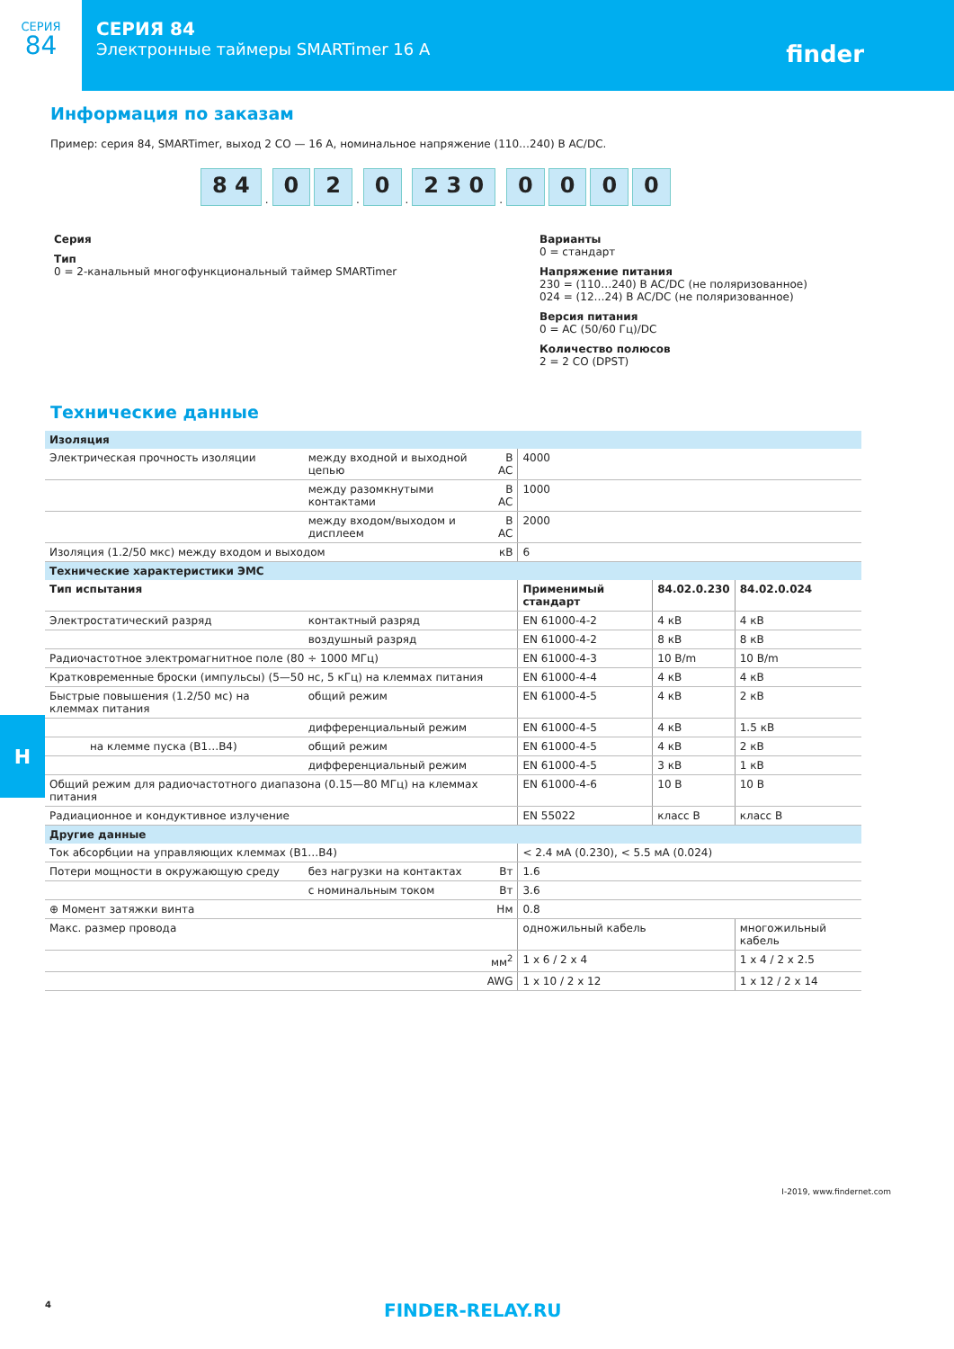СЕРИЯ
84
СЕРИЯ 84
Электронные таймеры SMARTimer 16 A
finder
Информация по заказам
Пример: серия 84, SMARTimer, выход 2 CO — 16 A, номинальное напряжение (110…240) В AC/DC.
8 4. 0 2. 0. 2 3 0. 0 0 0 0
Серия
Тип
0 = 2-канальный многофункциональный таймер SMARTimer
Варианты
0 = стандарт
Напряжение питания
230 = (110…240) В AC/DC (не поляризованное)
024 = (12…24) В AC/DC (не поляризованное)
Версия питания
0 = AC (50/60 Гц)/DC
Количество полюсов
2 = 2 CO (DPST)
Технические данные
| Изоляция | | | | | |
| Электрическая прочность изоляции | между входной и выходной цепью | В AC | 4000 | | |
| | между разомкнутыми контактами | В AC | 1000 | | |
| | между входом/выходом и дисплеем | В AC | 2000 | | |
| Изоляция (1.2/50 мкс) между входом и выходом | | кВ | 6 | | |
| Технические характеристики ЭМС | | | | | |
| Тип испытания | | | Применимый стандарт | 84.02.0.230 | 84.02.0.024 |
| Электростатический разряд | контактный разряд | | EN 61000-4-2 | 4 кВ | 4 кВ |
| | воздушный разряд | | EN 61000-4-2 | 8 кВ | 8 кВ |
| Радиочастотное электромагнитное поле (80 ÷ 1000 МГц) | | | EN 61000-4-3 | 10 В/m | 10 В/m |
| Кратковременные броски (импульсы) (5—50 нс, 5 кГц) на клеммах питания | | | EN 61000-4-4 | 4 кВ | 4 кВ |
| Быстрые повышения (1.2/50 мс) на клеммах питания | общий режим | | EN 61000-4-5 | 4 кВ | 2 кВ |
| | дифференциальный режим | | EN 61000-4-5 | 4 кВ | 1.5 кВ |
| на клемме пуска (B1…B4) | общий режим | | EN 61000-4-5 | 4 кВ | 2 кВ |
| | дифференциальный режим | | EN 61000-4-5 | 3 кВ | 1 кВ |
| Общий режим для радиочастотного диапазона (0.15—80 МГц) на клеммах питания | | | EN 61000-4-6 | 10 В | 10 В |
| Радиационное и кондуктивное излучение | | | EN 55022 | класс B | класс B |
| Другие данные | | | | | |
| Ток абсорбции на управляющих клеммах (B1…B4) | | | < 2.4 мА (0.230), < 5.5 мА (0.024) | | |
| Потери мощности в окружающую среду | без нагрузки на контактах | Вт | 1.6 | | |
| | с номинальным током | Вт | 3.6 | | |
| ⊕ Момент затяжки винта | | Нм | 0.8 | | |
| Макс. размер провода | | | одножильный кабель | | многожильный кабель |
| мм<sup>2</sup> | | | 1 x 6 / 2 x 4 | | 1 x 4 / 2 x 2.5 |
| AWG | | | 1 x 10 / 2 x 12 | | 1 x 12 / 2 x 14 |
H
I-2019, www.findernet.com
4 FINDER-RELAY.RU